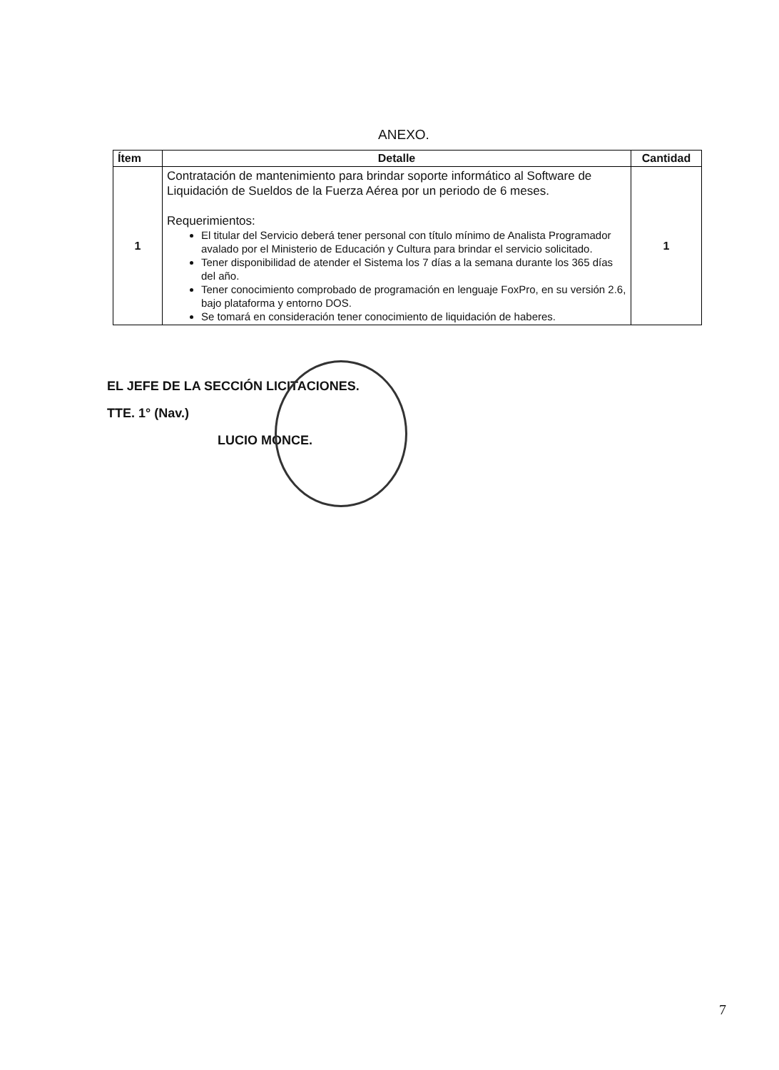ANEXO.
| Ítem | Detalle | Cantidad |
| --- | --- | --- |
| 1 | Contratación de mantenimiento para brindar soporte informático al Software de Liquidación de Sueldos de la Fuerza Aérea por un periodo de 6 meses. Requerimientos: El titular del Servicio deberá tener personal con título mínimo de Analista Programador avalado por el Ministerio de Educación y Cultura para brindar el servicio solicitado. Tener disponibilidad de atender el Sistema los 7 días a la semana durante los 365 días del año. Tener conocimiento comprobado de programación en lenguaje FoxPro, en su versión 2.6, bajo plataforma y entorno DOS. Se tomará en consideración tener conocimiento de liquidación de haberes. | 1 |
EL JEFE DE LA SECCIÓN LICITACIONES.
TTE. 1° (Nav.)
LUCIO MONCE.
7